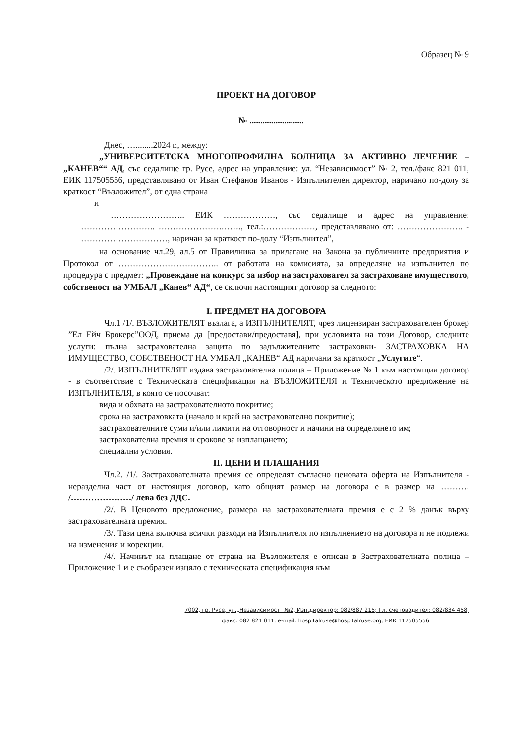Образец № 9
ПРОЕКТ НА ДОГОВОР
№ .........................
Днес, …........2024 г., между:
„УНИВЕРСИТЕТСКА МНОГОПРОФИЛНА БОЛНИЦА ЗА АКТИВНО ЛЕЧЕНИЕ – „КАНЕВ““ АД, със седалище гр. Русе, адрес на управление: ул. “Независимост” № 2, тел./факс 821 011, ЕИК 117505556, представлявано от Иван Стефанов Иванов - Изпълнителен директор, наричано по-долу за краткост “Възложител”, от една страна
и
…………………….. ЕИК ………………, със седалище и адрес на управление: …………………….. ………………….……., тел.:………………, представлявано от: ………………….. - …………………………, наричан за краткост по-долу “Изпълнител”,
на основание чл.29, ал.5 от Правилника за прилагане на Закона за публичните предприятия и Протокол от …………………………….. от работата на комисията, за определяне на изпълнител по процедура с предмет: „Провеждане на конкурс за избор на застраховател за застраховане имуществото, собственост на УМБАЛ „Канев“ АД“, се сключи настоящият договор за следното:
I. ПРЕДМЕТ НА ДОГОВОРА
Чл.1 /1/. ВЪЗЛОЖИТЕЛЯТ възлага, а ИЗПЪЛНИТЕЛЯТ, чрез лицензиран застрахователен брокер ”Ел Ейч Брокерс”ООД, приема да [предостави/предоставя], при условията на този Договор, следните услуги: пълна застрахователна защита по задължителните застраховки- ЗАСТРАХОВКА НА ИМУЩЕСТВО, СОБСТВЕНОСТ НА УМБАЛ „КАНЕВ“ АД наричани за краткост „Услугите“.
/2/. ИЗПЪЛНИТЕЛЯТ издава застрахователна полица – Приложение № 1 към настоящия договор - в съответствие с Техническата спецификация на ВЪЗЛОЖИТЕЛЯ и Техническото предложение на ИЗПЪЛНИТЕЛЯ, в която се посочват:
вида и обхвата на застрахователното покритие;
срока на застраховката (начало и край на застрахователно покритие);
застрахователните суми и/или лимити на отговорност и начини на определянето им;
застрахователна премия и срокове за изплащането;
специални условия.
II. ЦЕНИ И ПЛАЩАНИЯ
Чл.2. /1/. Застрахователната премия се определят съгласно ценовата оферта на Изпълнителя - неразделна част от настоящия договор, като общият размер на договора е в размер на ………. /…………………/ лева без ДДС.
/2/. В Ценовото предложение, размера на застрахователната премия е с 2 % данък върху застрахователната премия.
/3/. Тази цена включва всички разходи на Изпълнителя по изпълнението на договора и не подлежи на изменения и корекции.
/4/. Начинът на плащане от страна на Възложителя е описан в Застрахователната полица – Приложение 1 и е съобразен изцяло с техническата спецификация към
7002, гр. Русе, ул.„Независимост" №2, Изп.директор: 082/887 215; Гл. счетоводител: 082/834 458;
факс: 082 821 011; e-mail: hospitalruse@hospitalruse.org; ЕИК 117505556